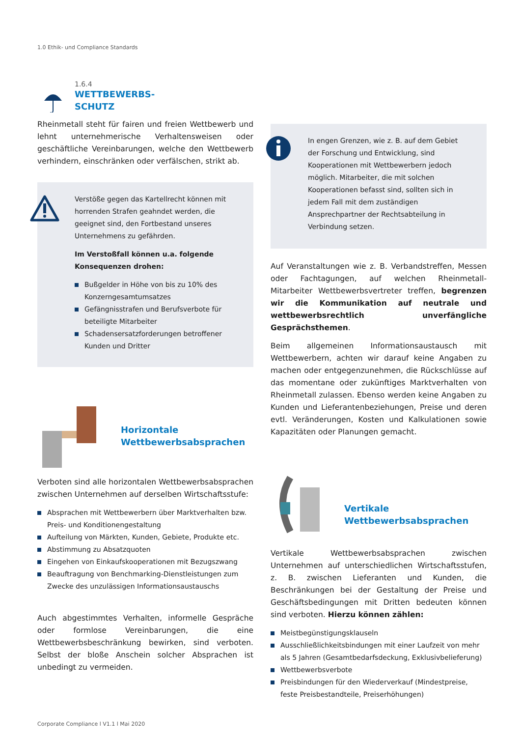1.0 Ethik- und Compliance Standards
1.6.4
WETTBEWERBS-
SCHUTZ
Rheinmetall steht für fairen und freien Wettbewerb und lehnt unternehmerische Verhaltensweisen oder geschäftliche Vereinbarungen, welche den Wettbewerb verhindern, einschränken oder verfälschen, strikt ab.
Verstöße gegen das Kartellrecht können mit horrenden Strafen geahndet werden, die geeignet sind, den Fortbestand unseres Unternehmens zu gefährden.
Im Verstoßfall können u.a. folgende Konsequenzen drohen:
Bußgelder in Höhe von bis zu 10% des Konzerngesamtumsatzes
Gefängnisstrafen und Berufsverbote für beteiligte Mitarbeiter
Schadensersatzforderungen betroffener Kunden und Dritter
Horizontale
Wettbewerbsabsprachen
Verboten sind alle horizontalen Wettbewerbsabsprachen zwischen Unternehmen auf derselben Wirtschaftsstufe:
Absprachen mit Wettbewerbern über Marktverhalten bzw. Preis- und Konditionengestaltung
Aufteilung von Märkten, Kunden, Gebiete, Produkte etc.
Abstimmung zu Absatzquoten
Eingehen von Einkaufskooperationen mit Bezugszwang
Beauftragung von Benchmarking-Dienstleistungen zum Zwecke des unzulässigen Informationsaustauschs
Auch abgestimmtes Verhalten, informelle Gespräche oder formlose Vereinbarungen, die eine Wettbewerbsbeschränkung bewirken, sind verboten. Selbst der bloße Anschein solcher Absprachen ist unbedingt zu vermeiden.
In engen Grenzen, wie z. B. auf dem Gebiet der Forschung und Entwicklung, sind Kooperationen mit Wettbewerbern jedoch möglich. Mitarbeiter, die mit solchen Kooperationen befasst sind, sollten sich in jedem Fall mit dem zuständigen Ansprechpartner der Rechtsabteilung in Verbindung setzen.
Auf Veranstaltungen wie z. B. Verbandstreffen, Messen oder Fachtagungen, auf welchen Rheinmetall-Mitarbeiter Wettbewerbsvertreter treffen, begrenzen wir die Kommunikation auf neutrale und wettbewerbsrechtlich unverfängliche Gesprächsthemen.
Beim allgemeinen Informationsaustausch mit Wettbewerbern, achten wir darauf keine Angaben zu machen oder entgegenzunehmen, die Rückschlüsse auf das momentane oder zukünftiges Marktverhalten von Rheinmetall zulassen. Ebenso werden keine Angaben zu Kunden und Lieferantenbeziehungen, Preise und deren evtl. Veränderungen, Kosten und Kalkulationen sowie Kapazitäten oder Planungen gemacht.
Vertikale
Wettbewerbsabsprachen
Vertikale Wettbewerbsabsprachen zwischen Unternehmen auf unterschiedlichen Wirtschaftsstufen, z. B. zwischen Lieferanten und Kunden, die Beschränkungen bei der Gestaltung der Preise und Geschäftsbedingungen mit Dritten bedeuten können sind verboten. Hierzu können zählen:
Meistbegünstigungsklauseln
Ausschließlichkeitsbindungen mit einer Laufzeit von mehr als 5 Jahren (Gesamtbedarfsdeckung, Exklusivbelieferung)
Wettbewerbsverbote
Preisbindungen für den Wiederverkauf (Mindestpreise, feste Preisbestandteile, Preiserhöhungen)
Corporate Compliance l V1.1 l Mai 2020